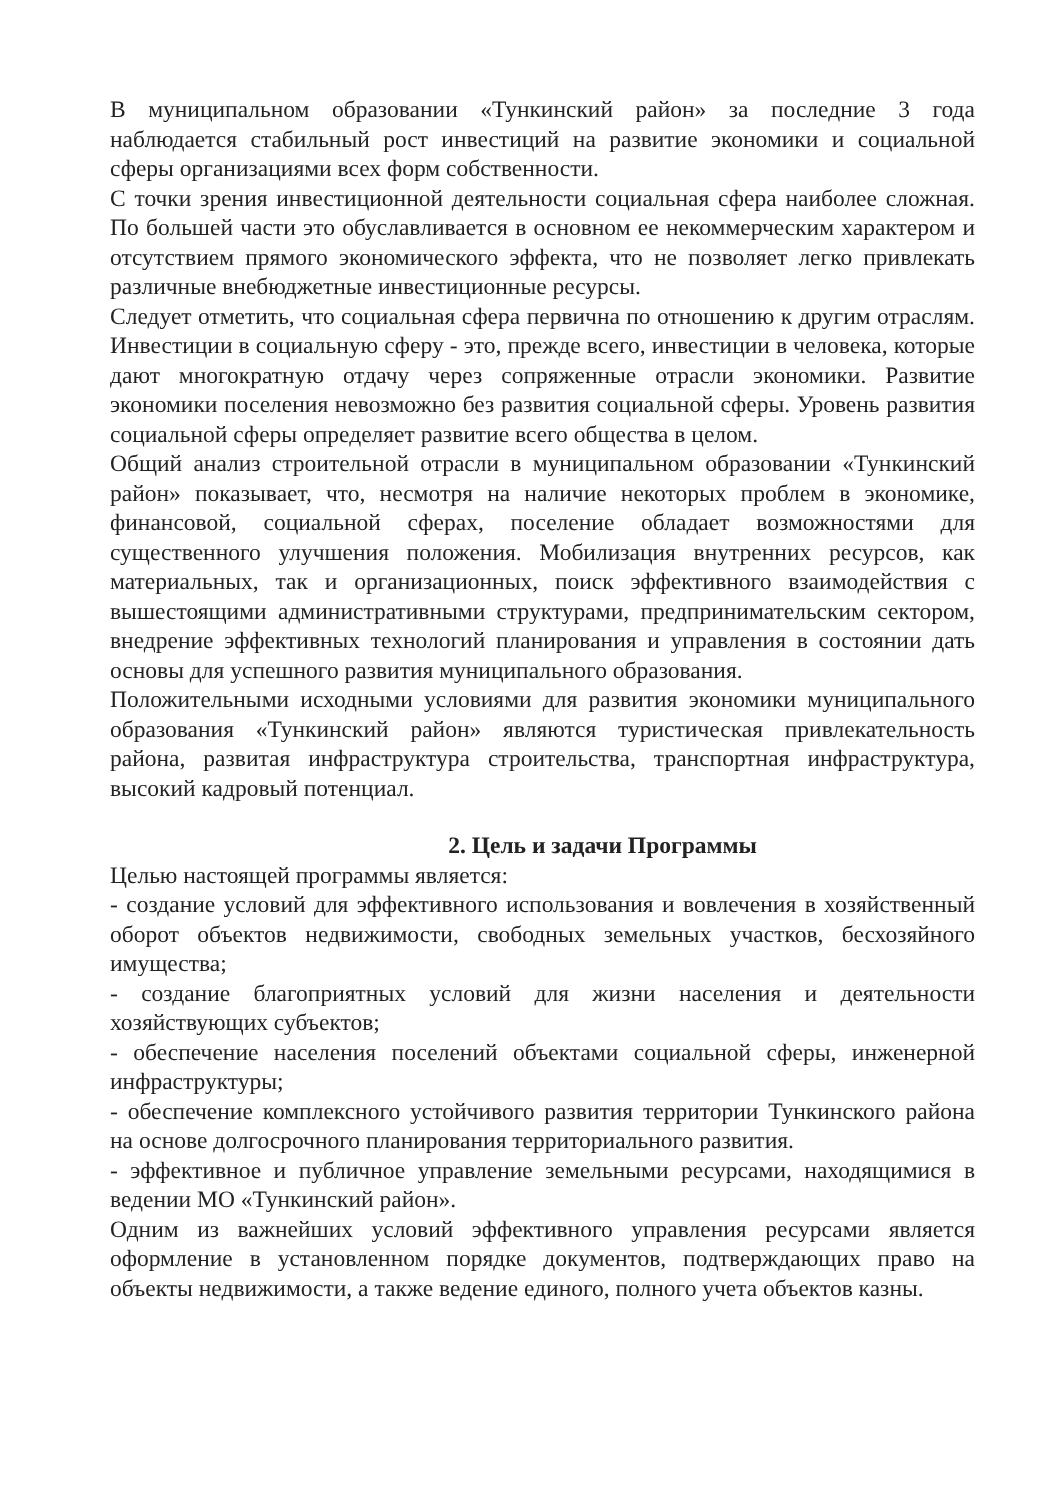В муниципальном образовании «Тункинский район» за последние 3 года наблюдается стабильный рост инвестиций на развитие экономики и социальной сферы организациями всех форм собственности.
С точки зрения инвестиционной деятельности социальная сфера наиболее сложная. По большей части это обуславливается в основном ее некоммерческим характером и отсутствием прямого экономического эффекта, что не позволяет легко привлекать различные внебюджетные инвестиционные ресурсы.
Следует отметить, что социальная сфера первична по отношению к другим отраслям. Инвестиции в социальную сферу - это, прежде всего, инвестиции в человека, которые дают многократную отдачу через сопряженные отрасли экономики. Развитие экономики поселения невозможно без развития социальной сферы. Уровень развития социальной сферы определяет развитие всего общества в целом.
Общий анализ строительной отрасли в муниципальном образовании «Тункинский район» показывает, что, несмотря на наличие некоторых проблем в экономике, финансовой, социальной сферах, поселение обладает возможностями для существенного улучшения положения. Мобилизация внутренних ресурсов, как материальных, так и организационных, поиск эффективного взаимодействия с вышестоящими административными структурами, предпринимательским сектором, внедрение эффективных технологий планирования и управления в состоянии дать основы для успешного развития муниципального образования.
Положительными исходными условиями для развития экономики муниципального образования «Тункинский район» являются туристическая привлекательность района, развитая инфраструктура строительства, транспортная инфраструктура, высокий кадровый потенциал.
2. Цель и задачи Программы
Целью настоящей программы является:
- создание условий для эффективного использования и вовлечения в хозяйственный оборот объектов недвижимости, свободных земельных участков, бесхозяйного имущества;
- создание благоприятных условий для жизни населения и деятельности хозяйствующих субъектов;
- обеспечение населения поселений объектами социальной сферы, инженерной инфраструктуры;
- обеспечение комплексного устойчивого развития территории Тункинского района на основе долгосрочного планирования территориального развития.
- эффективное и публичное управление земельными ресурсами, находящимися в ведении МО «Тункинский район».
Одним из важнейших условий эффективного управления ресурсами является оформление в установленном порядке документов, подтверждающих право на объекты недвижимости, а также ведение единого, полного учета объектов казны.